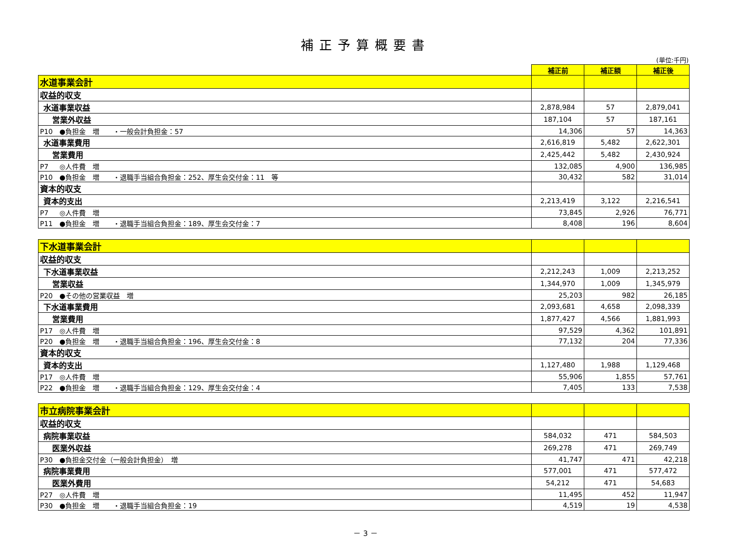補正予算概要書
(単位:千円)
| | 補正前 | 補正額 | 補正後 |
| 水道事業会計 | | | |
| 収益的収支 | | | |
| 水道事業収益 | 2,878,984 | 57 | 2,879,041 |
| 営業外収益 | 187,104 | 57 | 187,161 |
| P10 ●負担金 増 ・一般会計負担金：57 | 14,306 | 57 | 14,363 |
| 水道事業費用 | 2,616,819 | 5,482 | 2,622,301 |
| 営業費用 | 2,425,442 | 5,482 | 2,430,924 |
| P7 ◎人件費 増 | 132,085 | 4,900 | 136,985 |
| P10 ●負担金 増 ・退職手当組合負担金：252、厚生会交付金：11 等 | 30,432 | 582 | 31,014 |
| 資本的収支 | | | |
| 資本的支出 | 2,213,419 | 3,122 | 2,216,541 |
| P7 ◎人件費 増 | 73,845 | 2,926 | 76,771 |
| P11 ●負担金 増 ・退職手当組合負担金：189、厚生会交付金：7 | 8,408 | 196 | 8,604 |
| 下水道事業会計 | | | |
| 収益的収支 | | | |
| 下水道事業収益 | 2,212,243 | 1,009 | 2,213,252 |
| 営業収益 | 1,344,970 | 1,009 | 1,345,979 |
| P20 ●その他の営業収益 増 | 25,203 | 982 | 26,185 |
| 下水道事業費用 | 2,093,681 | 4,658 | 2,098,339 |
| 営業費用 | 1,877,427 | 4,566 | 1,881,993 |
| P17 ◎人件費 増 | 97,529 | 4,362 | 101,891 |
| P20 ●負担金 増 ・退職手当組合負担金：196、厚生会交付金：8 | 77,132 | 204 | 77,336 |
| 資本的収支 | | | |
| 資本的支出 | 1,127,480 | 1,988 | 1,129,468 |
| P17 ◎人件費 増 | 55,906 | 1,855 | 57,761 |
| P22 ●負担金 増 ・退職手当組合負担金：129、厚生会交付金：4 | 7,405 | 133 | 7,538 |
| 市立病院事業会計 | | | |
| 収益的収支 | | | |
| 病院事業収益 | 584,032 | 471 | 584,503 |
| 医業外収益 | 269,278 | 471 | 269,749 |
| P30 ●負担金交付金（一般会計負担金） 増 | 41,747 | 471 | 42,218 |
| 病院事業費用 | 577,001 | 471 | 577,472 |
| 医業外費用 | 54,212 | 471 | 54,683 |
| P27 ◎人件費 増 | 11,495 | 452 | 11,947 |
| P30 ●負担金 増 ・退職手当組合負担金：19 | 4,519 | 19 | 4,538 |
－ 3 －